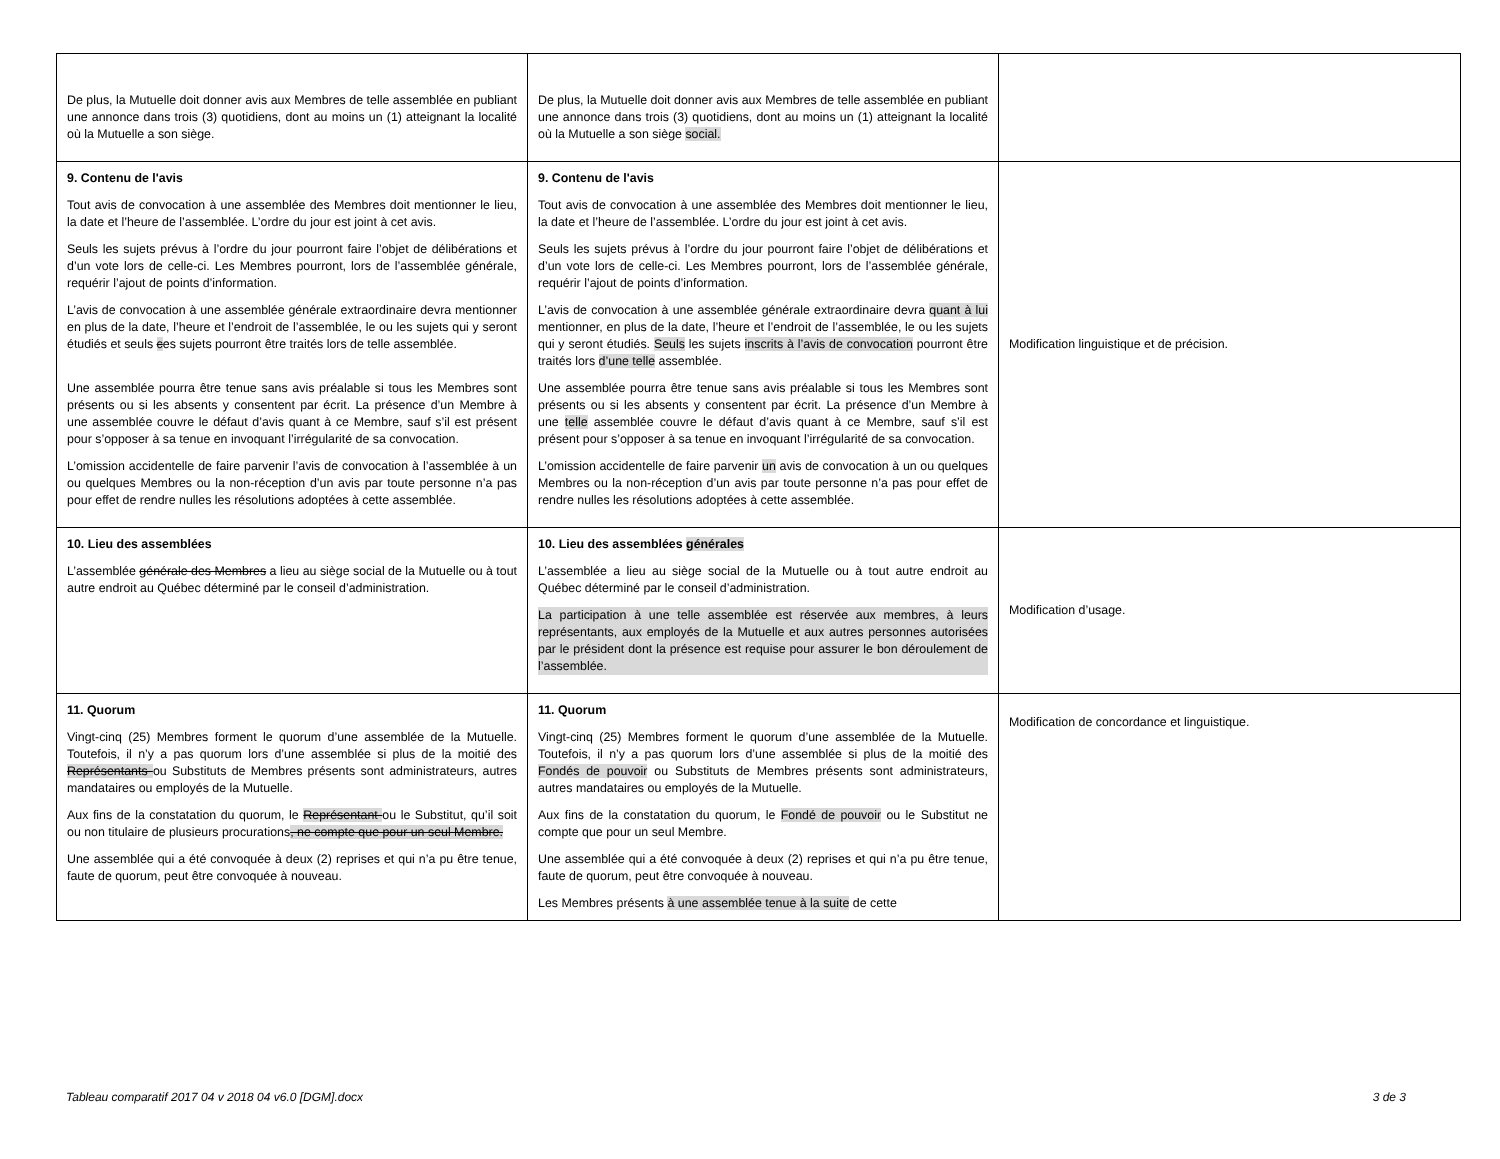| De plus, la Mutuelle doit donner avis aux Membres de telle assemblée en publiant une annonce dans trois (3) quotidiens, dont au moins un (1) atteignant la localité où la Mutuelle a son siège. | De plus, la Mutuelle doit donner avis aux Membres de telle assemblée en publiant une annonce dans trois (3) quotidiens, dont au moins un (1) atteignant la localité où la Mutuelle a son siège social. | |
| 9. Contenu de l'avis Tout avis de convocation à une assemblée des Membres doit mentionner le lieu, la date et l’heure de l’assemblée. L’ordre du jour est joint à cet avis. Seuls les sujets prévus à l’ordre du jour pourront faire l’objet de délibérations et d’un vote lors de celle-ci. Les Membres pourront, lors de l’assemblée générale, requérir l’ajout de points d’information. L’avis de convocation à une assemblée générale extraordinaire devra mentionner en plus de la date, l’heure et l’endroit de l’assemblée, le ou les sujets qui y seront étudiés et seuls c es sujets pourront être traités lors de telle assemblée. Une assemblée pourra être tenue sans avis préalable si tous les Membres sont présents ou si les absents y consentent par écrit. La présence d’un Membre à une assemblée couvre le défaut d’avis quant à ce Membre, sauf s’il est présent pour s’opposer à sa tenue en invoquant l’irrégularité de sa convocation. L’omission accidentelle de faire parvenir l’avis de convocation à l’assemblée à un ou quelques Membres ou la non-réception d’un avis par toute personne n’a pas pour effet de rendre nulles les résolutions adoptées à cette assemblée. | 9. Contenu de l'avis Tout avis de convocation à une assemblée des Membres doit mentionner le lieu, la date et l’heure de l’assemblée. L’ordre du jour est joint à cet avis. Seuls les sujets prévus à l’ordre du jour pourront faire l’objet de délibérations et d’un vote lors de celle-ci. Les Membres pourront, lors de l’assemblée générale, requérir l’ajout de points d’information. L’avis de convocation à une assemblée générale extraordinaire devra quant à lui mentionner, en plus de la date, l’heure et l’endroit de l’assemblée, le ou les sujets qui y seront étudiés. Seuls les sujets inscrits à l’avis de convocation pourront être traités lors d’une telle assemblée. Une assemblée pourra être tenue sans avis préalable si tous les Membres sont présents ou si les absents y consentent par écrit. La présence d’un Membre à une telle assemblée couvre le défaut d’avis quant à ce Membre, sauf s’il est présent pour s’opposer à sa tenue en invoquant l’irrégularité de sa convocation. L’omission accidentelle de faire parvenir un avis de convocation à un ou quelques Membres ou la non-réception d’un avis par toute personne n’a pas pour effet de rendre nulles les résolutions adoptées à cette assemblée. | Modification linguistique et de précision. |
| 10. Lieu des assemblées L’assemblée générale des Membres a lieu au siège social de la Mutuelle ou à tout autre endroit au Québec déterminé par le conseil d’administration. | 10. Lieu des assemblées générales L’assemblée a lieu au siège social de la Mutuelle ou à tout autre endroit au Québec déterminé par le conseil d’administration. La participation à une telle assemblée est réservée aux membres, à leurs représentants, aux employés de la Mutuelle et aux autres personnes autorisées par le président dont la présence est requise pour assurer le bon déroulement de l’assemblée. | Modification d’usage. |
| 11. Quorum Vingt-cinq (25) Membres forment le quorum d’une assemblée de la Mutuelle. Toutefois, il n’y a pas quorum lors d’une assemblée si plus de la moitié des Représentants ou Substituts de Membres présents sont administrateurs, autres mandataires ou employés de la Mutuelle. Aux fins de la constatation du quorum, le Représentant ou le Substitut, qu’il soit ou non titulaire de plusieurs procurations , ne compte que pour un seul Membre. Une assemblée qui a été convoquée à deux (2) reprises et qui n’a pu être tenue, faute de quorum, peut être convoquée à nouveau. | 11. Quorum Vingt-cinq (25) Membres forment le quorum d’une assemblée de la Mutuelle. Toutefois, il n’y a pas quorum lors d’une assemblée si plus de la moitié des Fondés de pouvoir ou Substituts de Membres présents sont administrateurs, autres mandataires ou employés de la Mutuelle. Aux fins de la constatation du quorum, le Fondé de pouvoir ou le Substitut ne compte que pour un seul Membre. Une assemblée qui a été convoquée à deux (2) reprises et qui n’a pu être tenue, faute de quorum, peut être convoquée à nouveau. Les Membres présents à une assemblée tenue à la suite de cette | Modification de concordance et linguistique. |
Tableau comparatif 2017 04 v 2018 04 v6.0 [DGM].docx 3 de 3